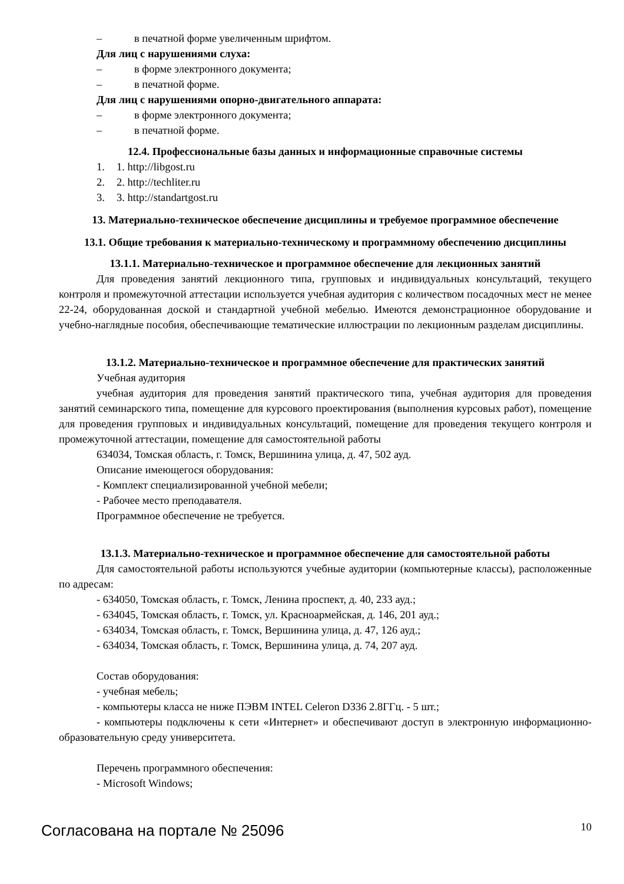– в печатной форме увеличенным шрифтом.
Для лиц с нарушениями слуха:
– в форме электронного документа;
– в печатной форме.
Для лиц с нарушениями опорно-двигательного аппарата:
– в форме электронного документа;
– в печатной форме.
12.4. Профессиональные базы данных и информационные справочные системы
1. 1. http://libgost.ru
2. 2. http://techliter.ru
3. 3. http://standartgost.ru
13. Материально-техническое обеспечение дисциплины и требуемое программное обеспечение
13.1. Общие требования к материально-техническому и программному обеспечению дисциплины
13.1.1. Материально-техническое и программное обеспечение для лекционных занятий
Для проведения занятий лекционного типа, групповых и индивидуальных консультаций, текущего контроля и промежуточной аттестации используется учебная аудитория с количеством посадочных мест не менее 22-24, оборудованная доской и стандартной учебной мебелью. Имеются демонстрационное оборудование и учебно-наглядные пособия, обеспечивающие тематические иллюстрации по лекционным разделам дисциплины.
13.1.2. Материально-техническое и программное обеспечение для практических занятий
Учебная аудитория
учебная аудитория для проведения занятий практического типа, учебная аудитория для проведения занятий семинарского типа, помещение для курсового проектирования (выполнения курсовых работ), помещение для проведения групповых и индивидуальных консультаций, помещение для проведения текущего контроля и промежуточной аттестации, помещение для самостоятельной работы
634034, Томская область, г. Томск, Вершинина улица, д. 47, 502 ауд.
Описание имеющегося оборудования:
- Комплект специализированной учебной мебели;
- Рабочее место преподавателя.
Программное обеспечение не требуется.
13.1.3. Материально-техническое и программное обеспечение для самостоятельной работы
Для самостоятельной работы используются учебные аудитории (компьютерные классы), расположенные по адресам:
- 634050, Томская область, г. Томск, Ленина проспект, д. 40, 233 ауд.;
- 634045, Томская область, г. Томск, ул. Красноармейская, д. 146, 201 ауд.;
- 634034, Томская область, г. Томск, Вершинина улица, д. 47, 126 ауд.;
- 634034, Томская область, г. Томск, Вершинина улица, д. 74, 207 ауд.
Состав оборудования:
- учебная мебель;
- компьютеры класса не ниже ПЭВМ INTEL Celeron D336 2.8ГГц. - 5 шт.;
- компьютеры подключены к сети «Интернет» и обеспечивают доступ в электронную информационно-образовательную среду университета.
Перечень программного обеспечения:
- Microsoft Windows;
Согласована на портале № 25096 10